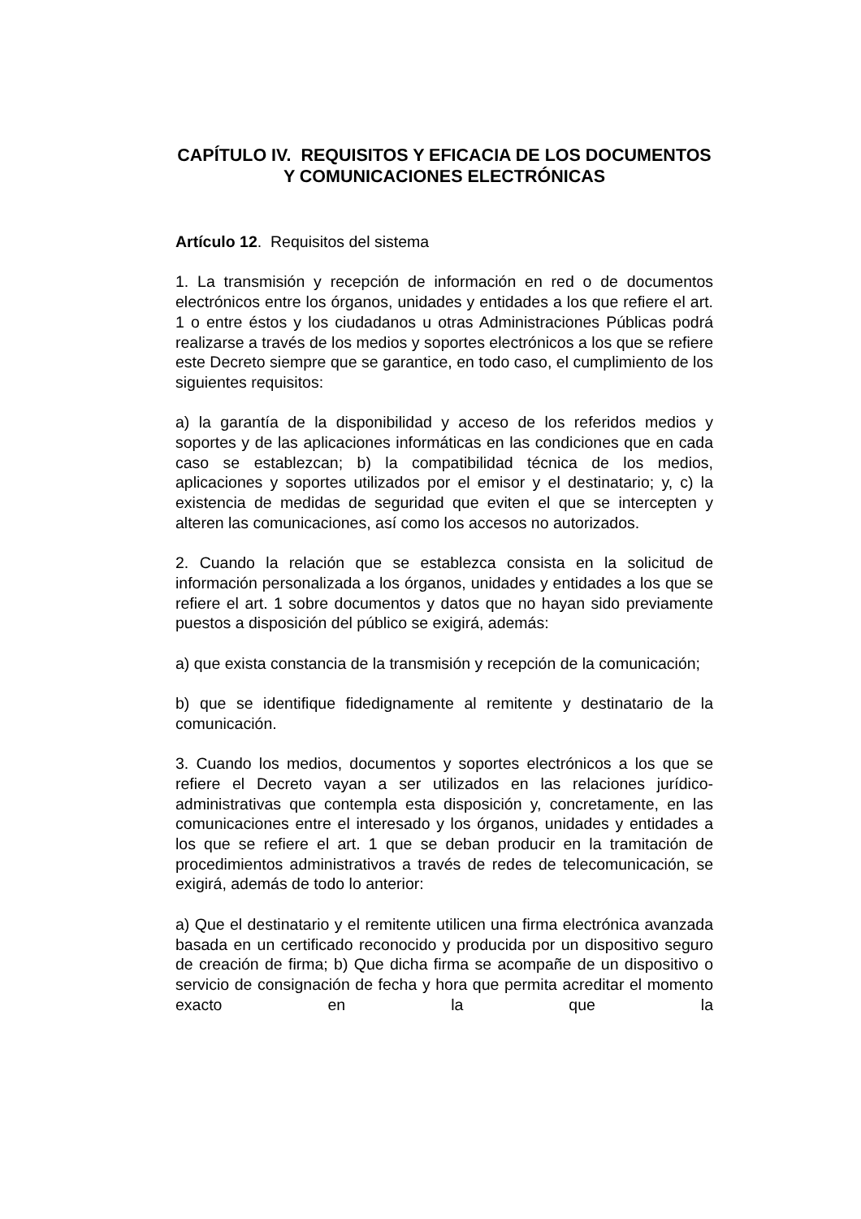CAPÍTULO IV. REQUISITOS Y EFICACIA DE LOS DOCUMENTOS Y COMUNICACIONES ELECTRÓNICAS
Artículo 12. Requisitos del sistema
1. La transmisión y recepción de información en red o de documentos electrónicos entre los órganos, unidades y entidades a los que refiere el art. 1 o entre éstos y los ciudadanos u otras Administraciones Públicas podrá realizarse a través de los medios y soportes electrónicos a los que se refiere este Decreto siempre que se garantice, en todo caso, el cumplimiento de los siguientes requisitos:
a) la garantía de la disponibilidad y acceso de los referidos medios y soportes y de las aplicaciones informáticas en las condiciones que en cada caso se establezcan; b) la compatibilidad técnica de los medios, aplicaciones y soportes utilizados por el emisor y el destinatario; y, c) la existencia de medidas de seguridad que eviten el que se intercepten y alteren las comunicaciones, así como los accesos no autorizados.
2. Cuando la relación que se establezca consista en la solicitud de información personalizada a los órganos, unidades y entidades a los que se refiere el art. 1 sobre documentos y datos que no hayan sido previamente puestos a disposición del público se exigirá, además:
a) que exista constancia de la transmisión y recepción de la comunicación;
b) que se identifique fidedignamente al remitente y destinatario de la comunicación.
3. Cuando los medios, documentos y soportes electrónicos a los que se refiere el Decreto vayan a ser utilizados en las relaciones jurídico-administrativas que contempla esta disposición y, concretamente, en las comunicaciones entre el interesado y los órganos, unidades y entidades a los que se refiere el art. 1 que se deban producir en la tramitación de procedimientos administrativos a través de redes de telecomunicación, se exigirá, además de todo lo anterior:
a) Que el destinatario y el remitente utilicen una firma electrónica avanzada basada en un certificado reconocido y producida por un dispositivo seguro de creación de firma; b) Que dicha firma se acompañe de un dispositivo o servicio de consignación de fecha y hora que permita acreditar el momento exacto en la que la